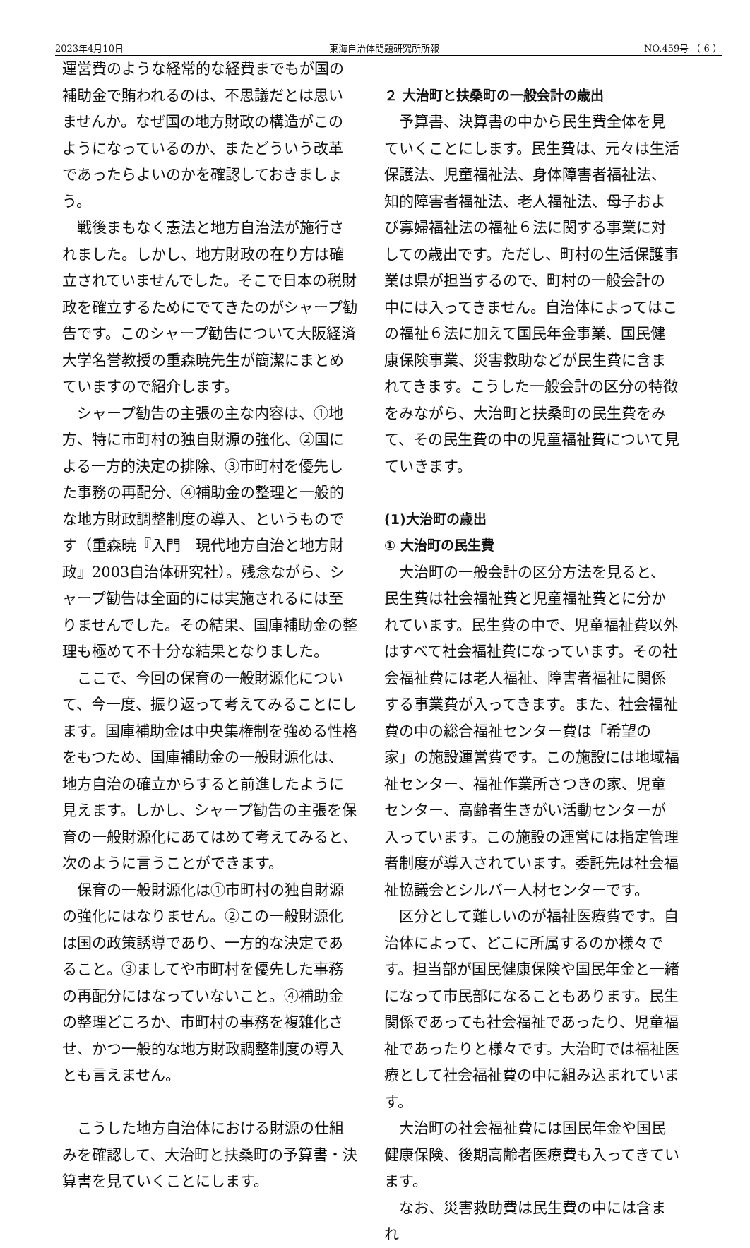2023年4月10日 東海自治体問題研究所所報 NO.459号 （ 6 ）
運営費のような経常的な経費までもが国の補助金で賄われるのは、不思議だとは思いませんか。なぜ国の地方財政の構造がこのようになっているのか、またどういう改革であったらよいのかを確認しておきましょう。
戦後まもなく憲法と地方自治法が施行されました。しかし、地方財政の在り方は確立されていませんでした。そこで日本の税財政を確立するためにでてきたのがシャープ勧告です。このシャープ勧告について大阪経済大学名誉教授の重森暁先生が簡潔にまとめていますので紹介します。
シャープ勧告の主張の主な内容は、①地方、特に市町村の独自財源の強化、②国による一方的決定の排除、③市町村を優先した事務の再配分、④補助金の整理と一般的な地方財政調整制度の導入、というものです（重森暁『入門　現代地方自治と地方財政』2003自治体研究社）。残念ながら、シャープ勧告は全面的には実施されるには至りませんでした。その結果、国庫補助金の整理も極めて不十分な結果となりました。
ここで、今回の保育の一般財源化について、今一度、振り返って考えてみることにします。国庫補助金は中央集権制を強める性格をもつため、国庫補助金の一般財源化は、地方自治の確立からすると前進したように見えます。しかし、シャープ勧告の主張を保育の一般財源化にあてはめて考えてみると、次のように言うことができます。
保育の一般財源化は①市町村の独自財源の強化にはなりません。②この一般財源化は国の政策誘導であり、一方的な決定であること。③ましてや市町村を優先した事務の再配分にはなっていないこと。④補助金の整理どころか、市町村の事務を複雑化させ、かつ一般的な地方財政調整制度の導入とも言えません。
こうした地方自治体における財源の仕組みを確認して、大治町と扶桑町の予算書・決算書を見ていくことにします。
２ 大治町と扶桑町の一般会計の歳出
予算書、決算書の中から民生費全体を見ていくことにします。民生費は、元々は生活保護法、児童福祉法、身体障害者福祉法、知的障害者福祉法、老人福祉法、母子および寡婦福祉法の福祉６法に関する事業に対しての歳出です。ただし、町村の生活保護事業は県が担当するので、町村の一般会計の中には入ってきません。自治体によってはこの福祉６法に加えて国民年金事業、国民健康保険事業、災害救助などが民生費に含まれてきます。こうした一般会計の区分の特徴をみながら、大治町と扶桑町の民生費をみて、その民生費の中の児童福祉費について見ていきます。
(1)大治町の歳出
① 大治町の民生費
大治町の一般会計の区分方法を見ると、民生費は社会福祉費と児童福祉費とに分かれています。民生費の中で、児童福祉費以外はすべて社会福祉費になっています。その社会福祉費には老人福祉、障害者福祉に関係する事業費が入ってきます。また、社会福祉費の中の総合福祉センター費は「希望の家」の施設運営費です。この施設には地域福祉センター、福祉作業所さつきの家、児童センター、高齢者生きがい活動センターが入っています。この施設の運営には指定管理者制度が導入されています。委託先は社会福祉協議会とシルバー人材センターです。
区分として難しいのが福祉医療費です。自治体によって、どこに所属するのか様々です。担当部が国民健康保険や国民年金と一緒になって市民部になることもあります。民生関係であっても社会福祉であったり、児童福祉であったりと様々です。大治町では福祉医療として社会福祉費の中に組み込まれています。
大治町の社会福祉費には国民年金や国民健康保険、後期高齢者医療費も入ってきています。
なお、災害救助費は民生費の中には含まれ